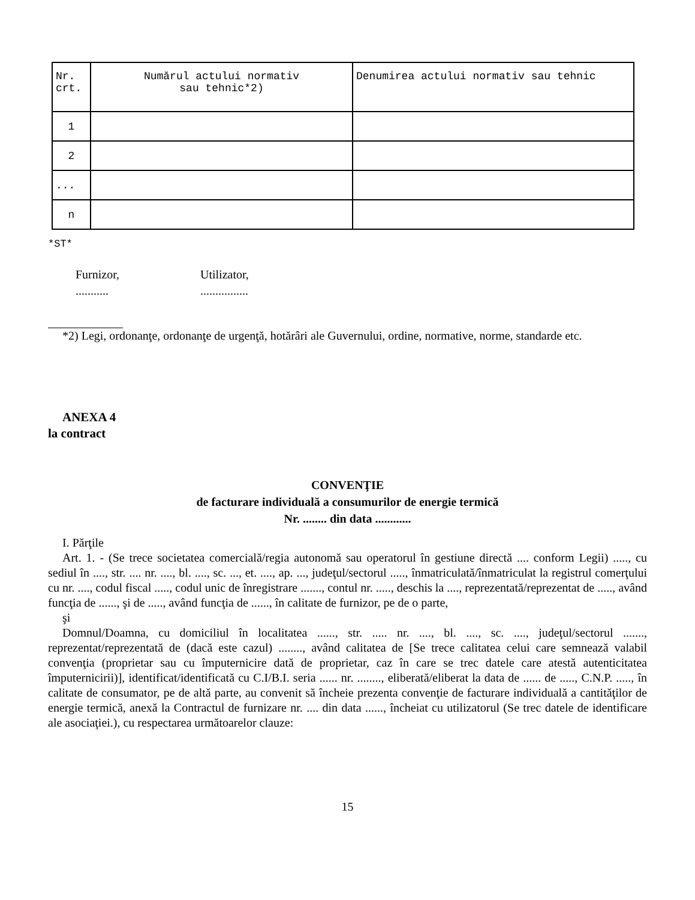| Nr. crt. | Numărul actului normativ sau tehnic*2) | Denumirea actului normativ sau tehnic |
| 1 | | |
| 2 | | |
| ... | | |
| n | | |
*ST*
Furnizor,
...........
Utilizator,
................
*2) Legi, ordonanţe, ordonanţe de urgenţă, hotărâri ale Guvernului, ordine, normative, norme, standarde etc.
ANEXA 4
la contract
CONVENŢIE
de facturare individuală a consumurilor de energie termică
Nr. ........ din data ............
I. Părţile
Art. 1. - (Se trece societatea comercială/regia autonomă sau operatorul în gestiune directă .... conform Legii) ....., cu sediul în ...., str. .... nr. ...., bl. ...., sc. ..., et. ...., ap. ..., judeţul/sectorul ....., înmatriculată/înmatriculat la registrul comerţului cu nr. ...., codul fiscal ....., codul unic de înregistrare ......., contul nr. ....., deschis la ...., reprezentată/reprezentat de ....., având funcţia de ......, şi de ....., având funcţia de ......, în calitate de furnizor, pe de o parte,
şi
Domnul/Doamna, cu domiciliul în localitatea ......, str. ..... nr. ...., bl. ...., sc. ...., judeţul/sectorul ......., reprezentat/reprezentată de (dacă este cazul) ........, având calitatea de [Se trece calitatea celui care semnează valabil convenţia (proprietar sau cu împuternicire dată de proprietar, caz în care se trec datele care atestă autenticitatea împuternicirii)], identificat/identificată cu C.I/B.I. seria ...... nr. ........, eliberată/eliberat la data de ...... de ....., C.N.P. ....., în calitate de consumator, pe de altă parte, au convenit să încheie prezenta convenţie de facturare individuală a cantităţilor de energie termică, anexă la Contractul de furnizare nr. .... din data ......, încheiat cu utilizatorul (Se trec datele de identificare ale asociaţiei.), cu respectarea următoarelor clauze:
15